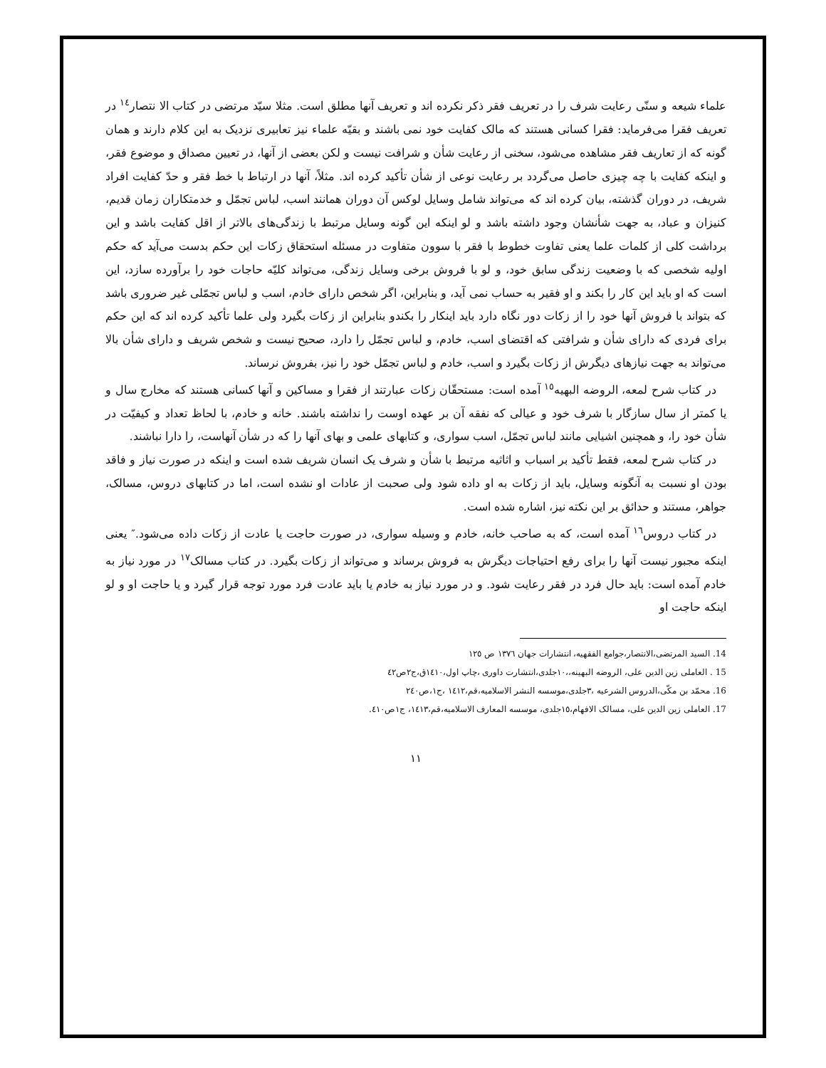علماء شیعه و سنّی رعایت شرف را در تعریف فقر ذکر نکرده اند و تعریف آنها مطلق است. مثلا سیّد مرتضی در کتاب الا نتصار<sup>١٤</sup> در تعریف فقرا می‌فرماید: فقرا کسانی هستند که مالک کفایت خود نمی باشند و بقیّه علماء نیز تعابیری نزدیک به این کلام دارند و همان گونه که از تعاریف فقر مشاهده می‌شود، سخنی از رعایت شأن و شرافت نیست و لکن بعضی از آنها، در تعیین مصداق و موضوع فقر، و اینکه کفایت با چه چیزی حاصل می‌گردد بر رعایت نوعی از شأن تأکید کرده اند. مثلاً، آنها در ارتباط با خط فقر و حدّ کفایت افراد شریف، در دوران گذشته، بیان کرده اند که می‌تواند شامل وسایل لوکس آن دوران همانند اسب، لباس تجمّل و خدمتکاران زمان قدیم، کنیزان و عباد، به جهت شأنشان وجود داشته باشد و لو اینکه این گونه وسایل مرتبط با زندگی‌های بالاتر از اقل کفایت باشد و این برداشت کلی از کلمات علما یعنی تفاوت خطوط با فقر با سوون متفاوت در مسئله استحقاق زکات این حکم بدست می‌آید که حکم اولیه شخصی که با وضعیت زندگی سابق خود، و لو با فروش برخی وسایل زندگی، می‌تواند کلیّه حاجات خود را برآورده سازد، این است که او باید این کار را بکند و او فقیر به حساب نمی آید، و بنابراین، اگر شخص دارای خادم، اسب و لباس تجمّلی غیر ضروری باشد که بتواند با فروش آنها خود را از زکات دور نگاه دارد باید اینکار را بکندو بنابراین از زکات بگیرد ولی علما تأکید کرده اند که این حکم برای فردی که دارای شأن و شرافتی که اقتضای اسب، خادم، و لباس تجمّل را دارد، صحیح نیست و شخص شریف و دارای شأن بالا می‌تواند به جهت نیازهای دیگرش از زکات بگیرد و اسب، خادم و لباس تجمّل خود را نیز، بفروش نرساند.
در کتاب شرح لمعه، الروضه البهیه<sup>١٥</sup> آمده است: مستحقّان زکات عبارتند از فقرا و مساکین و آنها کسانی هستند که مخارج سال و یا کمتر از سال سازگار با شرف خود و عیالی که نفقه آن بر عهده اوست را نداشته باشند. خانه و خادم، با لحاظ تعداد و کیفیّت در شأن خود را، و همچنین اشیایی مانند لباس تجمّل، اسب سواری، و کتابهای علمی و بهای آنها را که در شأن آنهاست، را دارا نباشند.
در کتاب شرح لمعه، فقط تأکید بر اسباب و اثاثیه مرتبط با شأن و شرف یک انسان شریف شده است و اینکه در صورت نیاز و فاقد بودن او نسبت به آنگونه وسایل، باید از زکات به او داده شود ولی صحبت از عادات او نشده است، اما در کتابهای دروس، مسالک، جواهر، مستند و حدائق بر این نکته نیز، اشاره شده است.
در کتاب دروس<sup>١٦</sup> آمده است، که به صاحب خانه، خادم و وسیله سواری، در صورت حاجت یا عادت از زکات داده می‌شود.″ یعنی اینکه مجبور نیست آنها را برای رفع احتیاجات دیگرش به فروش برساند و می‌تواند از زکات بگیرد. در کتاب مسالک<sup>١٧</sup> در مورد نیاز به خادم آمده است: باید حال فرد در فقر رعایت شود. و در مورد نیاز به خادم یا باید عادت فرد مورد توجه قرار گیرد و یا حاجت او و لو اینکه حاجت او
14. السید المرتضی،الانتصار،جوامع الفقهیه، انتشارات جهان ١٣٧٦ ص ١٢٥
15 . العاملی زین الدین علی، الروضه البهینه،،١٠جلدی،انتشارت داوری ،چاپ اول،١٤١٠ق،ج٢ص٤٢
16. محمّد بن مکّی،الدروس الشرعیه ،٣جلدی،موسسه النشر الاسلامیه،قم،١٤١٢ ،ج١،ص٢٤٠
17. العاملی زین الدین علی، مسالک الافهام،١٥جلدی، موسسه المعارف الاسلامیه،قم،١٤١٣، ج١ص٤١٠.
١١